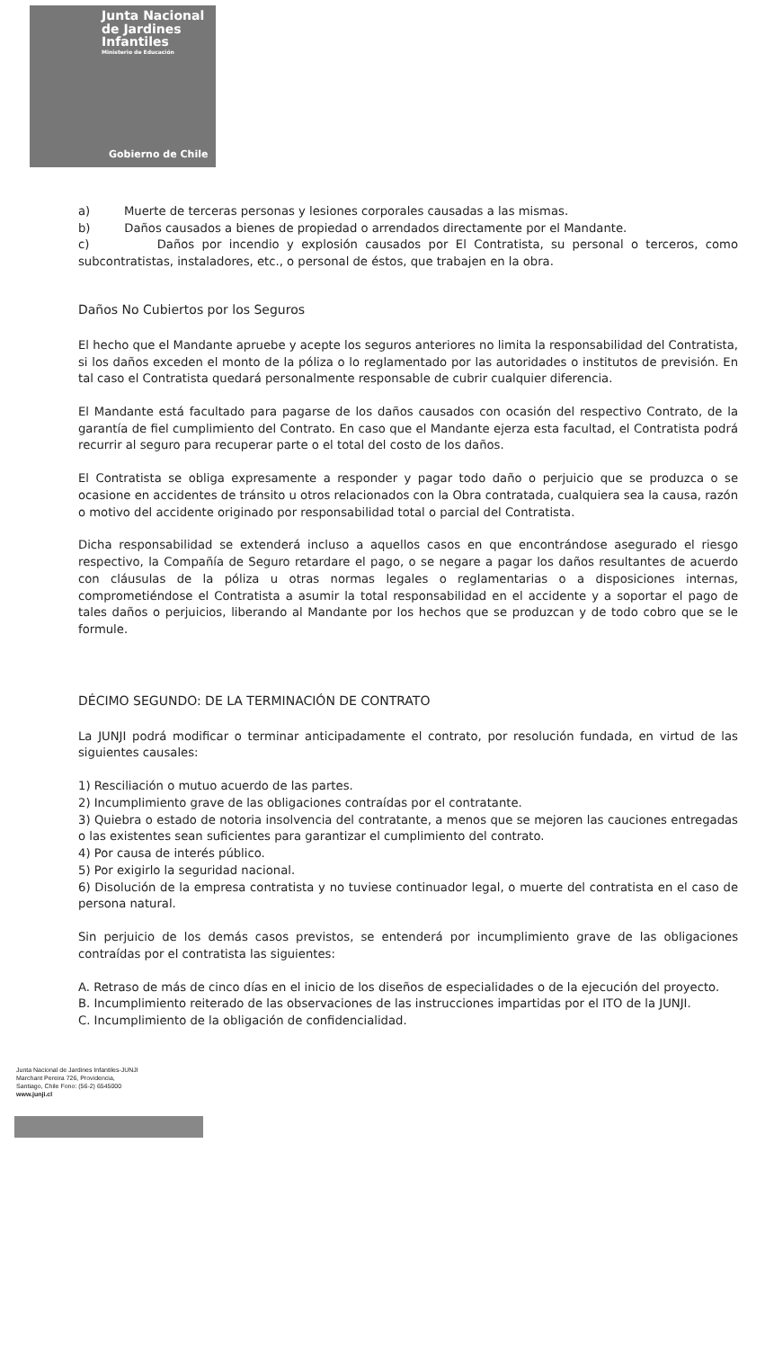Junta Nacional
de Jardines
Infantiles
Ministerio de Educación
Gobierno de Chile
a) Muerte de terceras personas y lesiones corporales causadas a las mismas.
b) Daños causados a bienes de propiedad o arrendados directamente por el Mandante.
c) Daños por incendio y explosión causados por El Contratista, su personal o terceros, como subcontratistas, instaladores, etc., o personal de éstos, que trabajen en la obra.
Daños No Cubiertos por los Seguros
El hecho que el Mandante apruebe y acepte los seguros anteriores no limita la responsabilidad del Contratista, si los daños exceden el monto de la póliza o lo reglamentado por las autoridades o institutos de previsión. En tal caso el Contratista quedará personalmente responsable de cubrir cualquier diferencia.
El Mandante está facultado para pagarse de los daños causados con ocasión del respectivo Contrato, de la garantía de fiel cumplimiento del Contrato. En caso que el Mandante ejerza esta facultad, el Contratista podrá recurrir al seguro para recuperar parte o el total del costo de los daños.
El Contratista se obliga expresamente a responder y pagar todo daño o perjuicio que se produzca o se ocasione en accidentes de tránsito u otros relacionados con la Obra contratada, cualquiera sea la causa, razón o motivo del accidente originado por responsabilidad total o parcial del Contratista.
Dicha responsabilidad se extenderá incluso a aquellos casos en que encontrándose asegurado el riesgo respectivo, la Compañía de Seguro retardare el pago, o se negare a pagar los daños resultantes de acuerdo con cláusulas de la póliza u otras normas legales o reglamentarias o a disposiciones internas, comprometiéndose el Contratista a asumir la total responsabilidad en el accidente y a soportar el pago de tales daños o perjuicios, liberando al Mandante por los hechos que se produzcan y de todo cobro que se le formule.
DÉCIMO SEGUNDO: DE LA TERMINACIÓN DE CONTRATO
La JUNJI podrá modificar o terminar anticipadamente el contrato, por resolución fundada, en virtud de las siguientes causales:
1) Resciliación o mutuo acuerdo de las partes.
2) Incumplimiento grave de las obligaciones contraídas por el contratante.
3) Quiebra o estado de notoria insolvencia del contratante, a menos que se mejoren las cauciones entregadas o las existentes sean suficientes para garantizar el cumplimiento del contrato.
4) Por causa de interés público.
5) Por exigirlo la seguridad nacional.
6) Disolución de la empresa contratista y no tuviese continuador legal, o muerte del contratista en el caso de persona natural.
Sin perjuicio de los demás casos previstos, se entenderá por incumplimiento grave de las obligaciones contraídas por el contratista las siguientes:
A. Retraso de más de cinco días en el inicio de los diseños de especialidades o de la ejecución del proyecto.
B. Incumplimiento reiterado de las observaciones de las instrucciones impartidas por el ITO de la JUNJI.
C. Incumplimiento de la obligación de confidencialidad.
Junta Nacional de Jardines Infantiles-JUNJI
Marchant Pereira 726, Providencia,
Santiago, Chile Fono: (56-2) 6545000
www.junji.cl